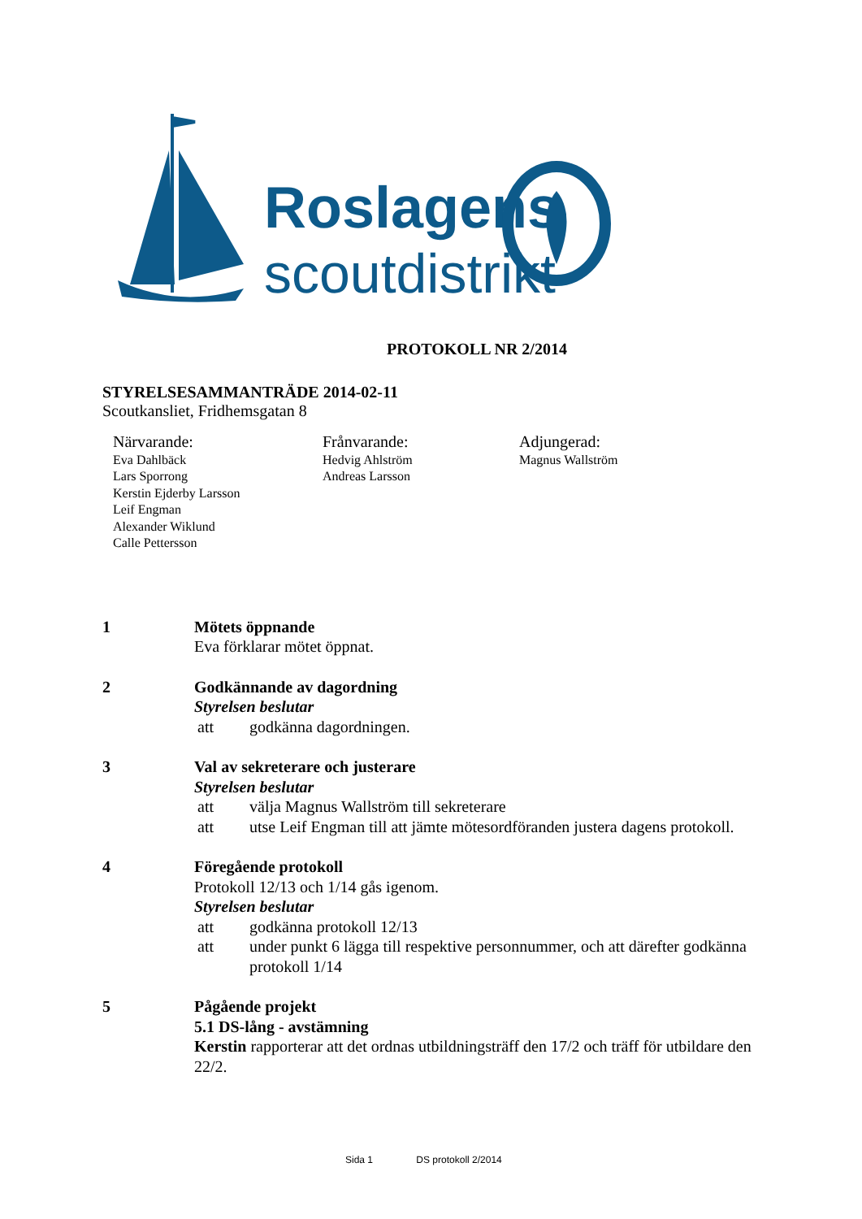Roslagens
scoutdistrikt
PROTOKOLL NR 2/2014
STYRELSESAMMANTRÄDE 2014-02-11
Scoutkansliet, Fridhemsgatan 8
Närvarande:
Eva Dahlbäck
Lars Sporrong
Kerstin Ejderby Larsson
Leif Engman
Alexander Wiklund
Calle Pettersson
Frånvarande:
Hedvig Ahlström
Andreas Larsson
Adjungerad:
Magnus Wallström
1 Mötets öppnande
Eva förklarar mötet öppnat.
2 Godkännande av dagordning
Styrelsen beslutar
att godkänna dagordningen.
3 Val av sekreterare och justerare
Styrelsen beslutar
att välja Magnus Wallström till sekreterare
att utse Leif Engman till att jämte mötesordföranden justera dagens protokoll.
4 Föregående protokoll
Protokoll 12/13 och 1/14 gås igenom.
Styrelsen beslutar
att godkänna protokoll 12/13
att under punkt 6 lägga till respektive personnummer, och att därefter godkänna protokoll 1/14
5 Pågående projekt
5.1 DS-lång - avstämning
Kerstin rapporterar att det ordnas utbildningsträff den 17/2 och träff för utbildare den 22/2.
Sida 1 DS protokoll 2/2014